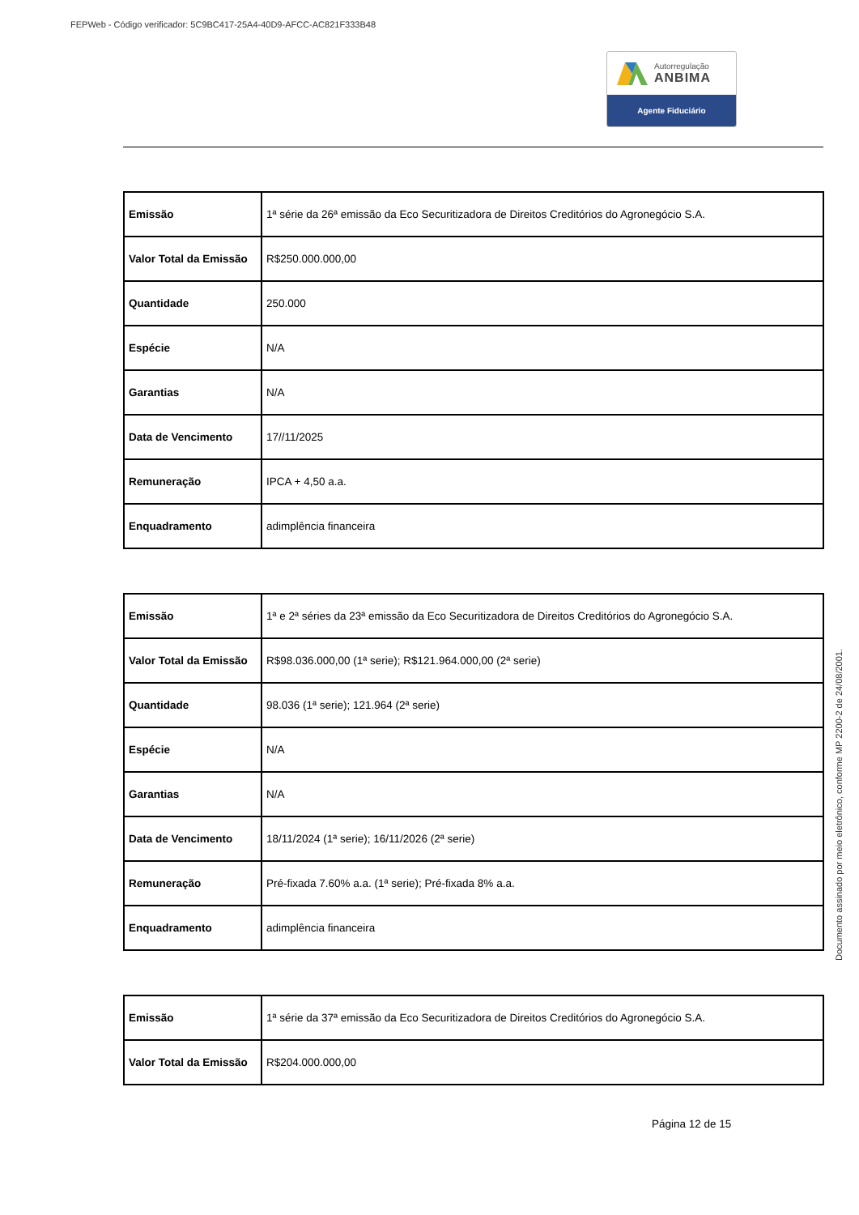FEPWeb - Código verificador: 5C9BC417-25A4-40D9-AFCC-AC821F333B48
Autorregulação
ANBIMA
Agente Fiduciário
| Emissão | 1ª série da 26ª emissão da Eco Securitizadora de Direitos Creditórios do Agronegócio S.A. |
| Valor Total da Emissão | R$250.000.000,00 |
| Quantidade | 250.000 |
| Espécie | N/A |
| Garantias | N/A |
| Data de Vencimento | 17//11/2025 |
| Remuneração | IPCA + 4,50 a.a. |
| Enquadramento | adimplência financeira |
| Emissão | 1ª e 2ª séries da 23ª emissão da Eco Securitizadora de Direitos Creditórios do Agronegócio S.A. |
| Valor Total da Emissão | R$98.036.000,00 (1ª serie); R$121.964.000,00 (2ª serie) |
| Quantidade | 98.036 (1ª serie); 121.964 (2ª serie) |
| Espécie | N/A |
| Garantias | N/A |
| Data de Vencimento | 18/11/2024 (1ª serie); 16/11/2026 (2ª serie) |
| Remuneração | Pré-fixada 7.60% a.a. (1ª serie); Pré-fixada 8% a.a. |
| Enquadramento | adimplência financeira |
| Emissão | 1ª série da 37ª emissão da Eco Securitizadora de Direitos Creditórios do Agronegócio S.A. |
| Valor Total da Emissão | R$204.000.000,00 |
Página 12 de 15
Documento assinado por meio eletrônico, conforme MP 2200-2 de 24/08/2001.